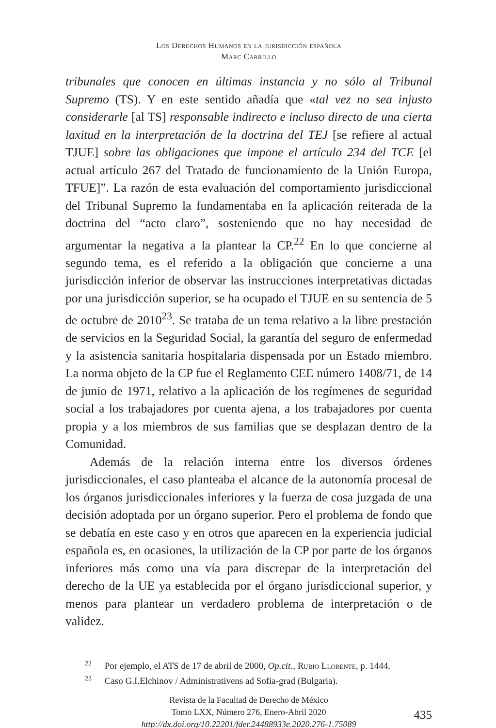Los Derechos Humanos en la jurisdicción española
Marc Carrillo
tribunales que conocen en últimas instancia y no sólo al Tribunal Supremo (TS). Y en este sentido añadía que «tal vez no sea injusto considerarle [al TS] responsable indirecto e incluso directo de una cierta laxitud en la interpretación de la doctrina del TEJ [se refiere al actual TJUE] sobre las obligaciones que impone el artículo 234 del TCE [el actual artículo 267 del Tratado de funcionamiento de la Unión Europa, TFUE]”. La razón de esta evaluación del comportamiento jurisdiccional del Tribunal Supremo la fundamentaba en la aplicación reiterada de la doctrina del “acto claro”, sosteniendo que no hay necesidad de argumentar la negativa a la plantear la CP.<sup>22</sup> En lo que concierne al segundo tema, es el referido a la obligación que concierne a una jurisdicción inferior de observar las instrucciones interpretativas dictadas por una jurisdicción superior, se ha ocupado el TJUE en su sentencia de 5 de octubre de 2010<sup>23</sup>. Se trataba de un tema relativo a la libre prestación de servicios en la Seguridad Social, la garantía del seguro de enfermedad y la asistencia sanitaria hospitalaria dispensada por un Estado miembro. La norma objeto de la CP fue el Reglamento CEE número 1408/71, de 14 de junio de 1971, relativo a la aplicación de los regímenes de seguridad social a los trabajadores por cuenta ajena, a los trabajadores por cuenta propia y a los miembros de sus familias que se desplazan dentro de la Comunidad.
Además de la relación interna entre los diversos órdenes jurisdiccionales, el caso planteaba el alcance de la autonomía procesal de los órganos jurisdiccionales inferiores y la fuerza de cosa juzgada de una decisión adoptada por un órgano superior. Pero el problema de fondo que se debatía en este caso y en otros que aparecen en la experiencia judicial española es, en ocasiones, la utilización de la CP por parte de los órganos inferiores más como una vía para discrepar de la interpretación del derecho de la UE ya establecida por el órgano jurisdiccional superior, y menos para plantear un verdadero problema de interpretación o de validez.
<sup>22</sup> Por ejemplo, el ATS de 17 de abril de 2000, Op.cit., Rubio Llorente, p. 1444.
<sup>23</sup> Caso G.I.Elchinov / Administrativens ad Sofia-grad (Bulgaria).
Revista de la Facultad de Derecho de México
Tomo LXX, Número 276, Enero-Abril 2020
http://dx.doi.org/10.22201/fder.24488933e.2020.276-1.75089
435